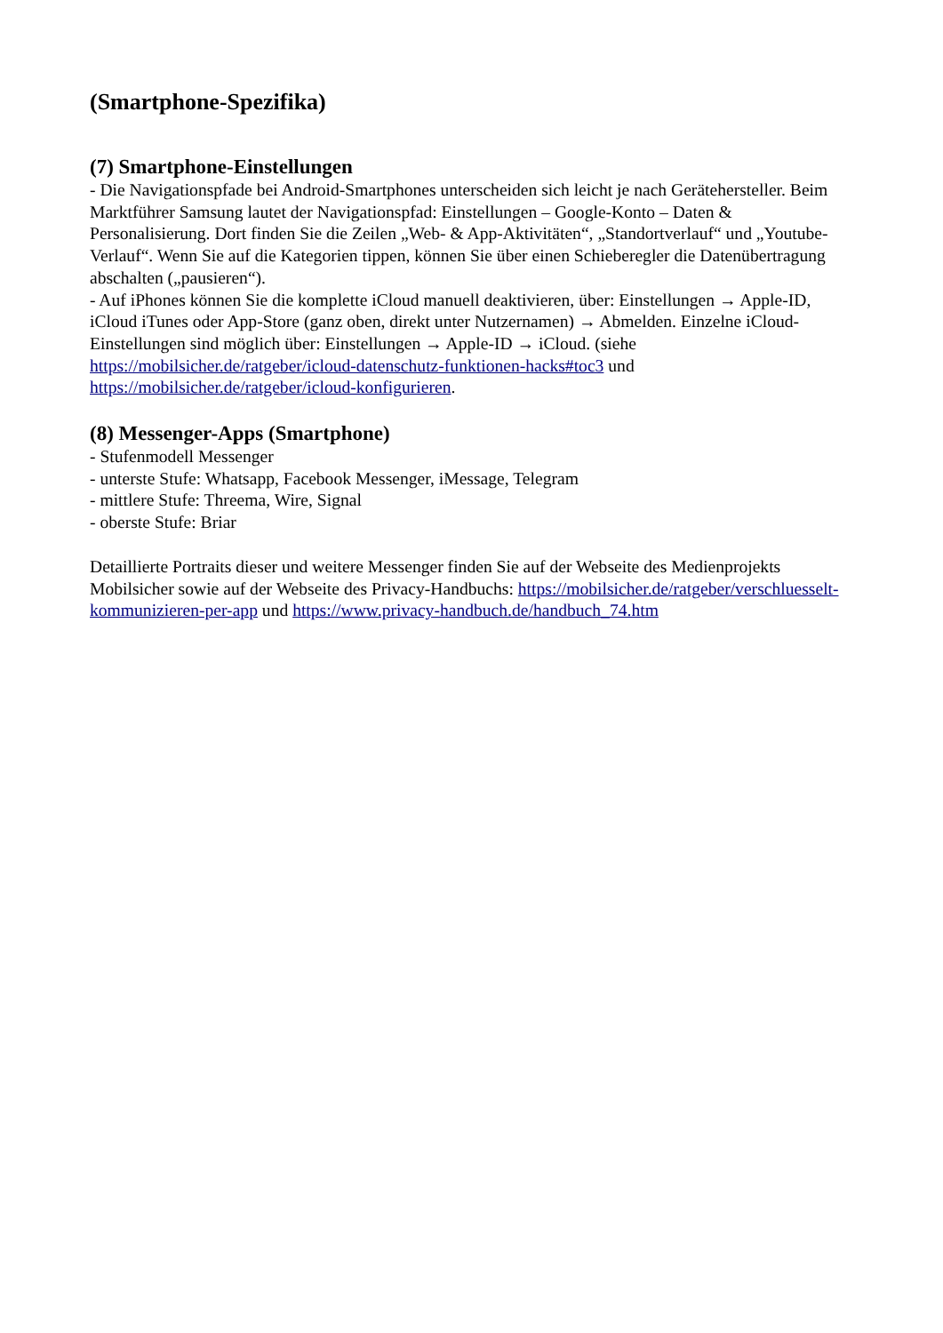(Smartphone-Spezifika)
(7) Smartphone-Einstellungen
- Die Navigationspfade bei Android-Smartphones unterscheiden sich leicht je nach Gerätehersteller. Beim Marktführer Samsung lautet der Navigationspfad: Einstellungen – Google-Konto – Daten & Personalisierung. Dort finden Sie die Zeilen „Web- & App-Aktivitäten“, „Standortverlauf“ und „Youtube-Verlauf“. Wenn Sie auf die Kategorien tippen, können Sie über einen Schieberegler die Datenübertragung abschalten („pausieren“).
- Auf iPhones können Sie die komplette iCloud manuell deaktivieren, über: Einstellungen → Apple-ID, iCloud iTunes oder App-Store (ganz oben, direkt unter Nutzernamen) → Abmelden. Einzelne iCloud-Einstellungen sind möglich über: Einstellungen → Apple-ID → iCloud. (siehe https://mobilsicher.de/ratgeber/icloud-datenschutz-funktionen-hacks#toc3 und https://mobilsicher.de/ratgeber/icloud-konfigurieren.
(8) Messenger-Apps (Smartphone)
- Stufenmodell Messenger
- unterste Stufe: Whatsapp, Facebook Messenger, iMessage, Telegram
- mittlere Stufe: Threema, Wire, Signal
- oberste Stufe: Briar
Detaillierte Portraits dieser und weitere Messenger finden Sie auf der Webseite des Medienprojekts Mobilsicher sowie auf der Webseite des Privacy-Handbuchs: https://mobilsicher.de/ratgeber/verschluesselt-kommunizieren-per-app und https://www.privacy-handbuch.de/handbuch_74.htm